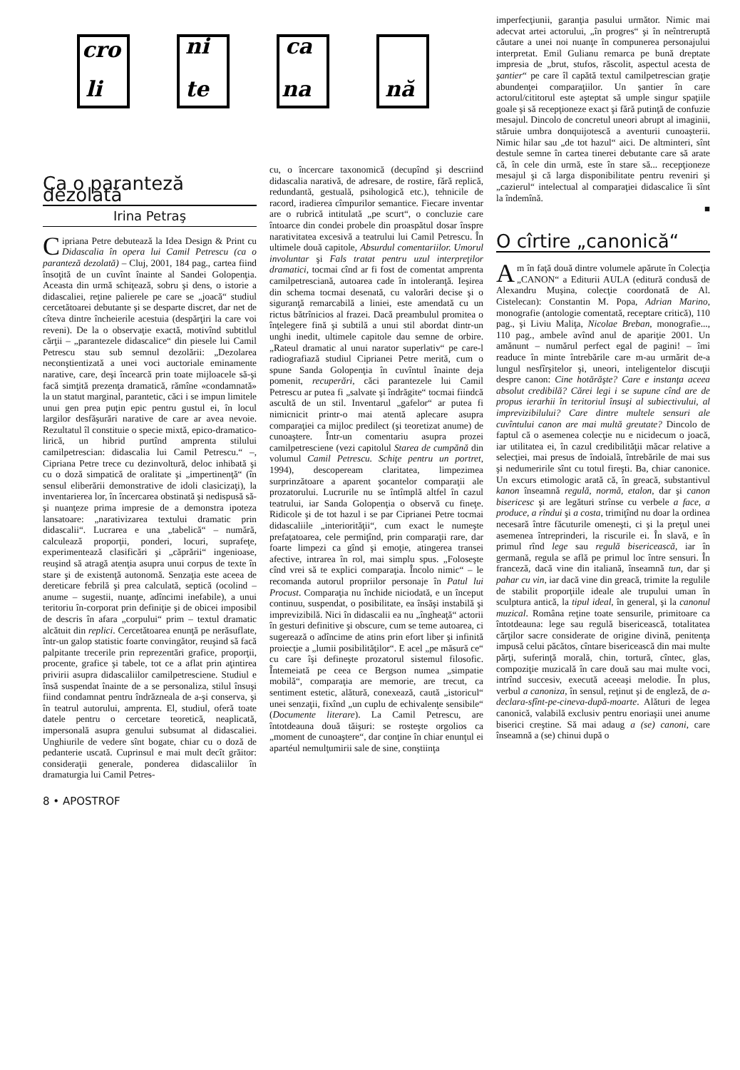cro
li
ni
te
ca
na
nă
Ca o paranteză dezolată
Irina Petraş
Cipriana Petre debutează la Idea Design & Print cu Didascalia în opera lui Camil Petrescu (ca o paranteză dezolată) – Cluj, 2001, 184 pag., cartea fiind însoţită de un cuvînt înainte al Sandei Golopenţia. Aceasta din urmă schiţează, sobru şi dens, o istorie a didascaliei, reţine palierele pe care se „joacă“ studiul cercetătoarei debutante şi se desparte discret, dar net de cîteva dintre încheierile acestuia (despărţiri la care voi reveni). De la o observaţie exactă, motivînd subtitlul cărţii – „parantezele didascalice“ din piesele lui Camil Petrescu stau sub semnul dezolării: „Dezolarea neconştientizată a unei voci auctoriale eminamente narative, care, deşi încearcă prin toate mijloacele să-şi facă simţită prezenţa dramatică, rămîne «condamnată» la un statut marginal, parantetic, căci i se impun limitele unui gen prea puţin epic pentru gustul ei, în locul largilor desfăşurări narative de care ar avea nevoie. Rezultatul îl constituie o specie mixtă, epico-dramatico-lirică, un hibrid purtînd amprenta stilului camilpetrescian: didascalia lui Camil Petrescu.“ –, Cipriana Petre trece cu dezinvoltură, deloc inhibată şi cu o doză simpatică de oralitate şi „impertinenţă“ (în sensul eliberării demonstrative de idoli clasicizaţi), la inventarierea lor, în încercarea obstinată şi nedispusă să-şi nuanţeze prima impresie de a demonstra ipoteza lansatoare: „narativizarea textului dramatic prin didascalii“. Lucrarea e una „tabelică“ – numără, calculează proporţii, ponderi, locuri, suprafeţe, experimentează clasificări şi „căprării“ ingenioase, reuşind să atragă atenţia asupra unui corpus de texte în stare şi de existenţă autonomă. Senzaţia este aceea de dereticare febrilă şi prea calculată, septică (ocolind – anume – sugestii, nuanţe, adîncimi inefabile), a unui teritoriu în-corporat prin definiţie şi de obicei imposibil de descris în afara „corpului“ prim – textul dramatic alcătuit din replici. Cercetătoarea enunţă pe nerăsuflate, într-un galop statistic foarte convingător, reuşind să facă palpitante trecerile prin reprezentări grafice, proporţii, procente, grafice şi tabele, tot ce a aflat prin aţintirea privirii asupra didascaliilor camilpetresciene. Studiul e însă suspendat înainte de a se personaliza, stilul însuşi fiind condamnat pentru îndrăzneala de a-şi conserva, şi în teatrul autorului, amprenta. El, studiul, oferă toate datele pentru o cercetare teoretică, neaplicată, impersonală asupra genului subsumat al didascaliei. Unghiurile de vedere sînt bogate, chiar cu o doză de pedanterie uscată. Cuprinsul e mai mult decît grăitor: consideraţii generale, ponderea didascaliilor în dramaturgia lui Camil Petres-
cu, o încercare taxonomică (decupînd şi descriind didascalia narativă, de adresare, de rostire, fără replică, redundantă, gestuală, psihologică etc.), tehnicile de racord, iradierea cîmpurilor semantice. Fiecare inventar are o rubrică intitulată „pe scurt“, o concluzie care întoarce din condei probele din proaspătul dosar înspre narativitatea excesivă a teatrului lui Camil Petrescu. În ultimele două capitole, Absurdul comentariilor. Umorul involuntar şi Fals tratat pentru uzul interpreţilor dramatici, tocmai cînd ar fi fost de comentat amprenta camilpetresciană, autoarea cade în intoleranţă. Ieşirea din schema tocmai desenată, cu valorări decise şi o siguranţă remarcabilă a liniei, este amendată cu un rictus bătrînicios al frazei. Dacă preambulul promitea o înţelegere fină şi subtilă a unui stil abordat dintr-un unghi inedit, ultimele capitole dau semne de orbire. „Rateul dramatic al unui narator superlativ“ pe care-l radiografiază studiul Ciprianei Petre merită, cum o spune Sanda Golopenţia în cuvîntul înainte deja pomenit, recuperări, căci parantezele lui Camil Petrescu ar putea fi „salvate şi îndrăgite“ tocmai fiindcă ascultă de un stil. Inventarul „gafelor“ ar putea fi nimicnicit printr-o mai atentă aplecare asupra comparaţiei ca mijloc predilect (şi teoretizat anume) de cunoaştere. Într-un comentariu asupra prozei camilpetresciene (vezi capitolul Starea de cumpănă din volumul Camil Petrescu. Schiţe pentru un portret, 1994), descopeream claritatea, limpezimea surprinzătoare a aparent şocantelor comparaţii ale prozatorului. Lucrurile nu se întîmplă altfel în cazul teatrului, iar Sanda Golopenţia o observă cu fineţe. Ridicole şi de tot hazul i se par Ciprianei Petre tocmai didascaliile „interiorităţii“, cum exact le numeşte prefaţatoarea, cele permiţînd, prin comparaţii rare, dar foarte limpezi ca gînd şi emoţie, atingerea transei afective, intrarea în rol, mai simplu spus. „Foloseşte cînd vrei să te explici comparaţia. Încolo nimic“ – le recomanda autorul propriilor personaje în Patul lui Procust. Comparaţia nu închide niciodată, e un început continuu, suspendat, o posibilitate, ea însăşi instabilă şi imprevizibilă. Nici în didascalii ea nu „îngheaţă“ actorii în gesturi definitive şi obscure, cum se teme autoarea, ci sugerează o adîncime de atins prin efort liber şi infinită proiecţie a „lumii posibilităţilor“. E acel „pe măsură ce“ cu care îşi defineşte prozatorul sistemul filosofic. Întemeiată pe ceea ce Bergson numea „simpatie mobilă“, comparaţia are memorie, are trecut, ca sentiment estetic, alătură, conexează, caută „istoricul“ unei senzaţii, fixînd „un cuplu de echivalenţe sensibile“ (Documente literare). La Camil Petrescu, are întotdeauna două tăişuri: se rosteşte orgolios ca „moment de cunoaştere“, dar conţine în chiar enunţul ei apartéul nemulţumirii sale de sine, conştiinţa
imperfecţiunii, garanţia pasului următor. Nimic mai adecvat artei actorului, „în progres“ şi în neîntreruptă căutare a unei noi nuanţe în compunerea personajului interpretat. Emil Gulianu remarca pe bună dreptate impresia de „brut, stufos, răscolit, aspectul acesta de şantier“ pe care îl capătă textul camilpetrescian graţie abundenţei comparaţiilor. Un şantier în care actorul/cititorul este aşteptat să umple singur spaţiile goale şi să recepţioneze exact şi fără putinţă de confuzie mesajul. Dincolo de concretul uneori abrupt al imaginii, stăruie umbra donquijotescă a aventurii cunoaşterii. Nimic hilar sau „de tot hazul“ aici. De altminteri, sînt destule semne în cartea tinerei debutante care să arate că, în cele din urmă, este în stare să... recepţioneze mesajul şi că larga disponibilitate pentru reveniri şi „cazierul“ intelectual al comparaţiei didascalice îi sînt la îndemînă.
■
O cîrtire „canonică“
Am în faţă două dintre volumele apărute în Colecţia „CANON“ a Editurii AULA (editură condusă de Alexandru Muşina, colecţie coordonată de Al. Cistelecan): Constantin M. Popa, Adrian Marino, monografie (antologie comentată, receptare critică), 110 pag., şi Liviu Maliţa, Nicolae Breban, monografie..., 110 pag., ambele avînd anul de apariţie 2001. Un amănunt – numărul perfect egal de pagini! – îmi readuce în minte întrebările care m-au urmărit de-a lungul nesfîrşitelor şi, uneori, inteligentelor discuţii despre canon: Cine hotărăşte? Care e instanţa aceea absolut credibilă? Cărei legi i se supune cînd are de propus ierarhii în teritoriul însuşi al subiectivului, al imprevizibilului? Care dintre multele sensuri ale cuvîntului canon are mai multă greutate? Dincolo de faptul că o asemenea colecţie nu e nicidecum o joacă, iar utilitatea ei, în cazul credibilităţii măcar relative a selecţiei, mai presus de îndoială, întrebările de mai sus şi nedumeririle sînt cu totul fireşti. Ba, chiar canonice. Un excurs etimologic arată că, în greacă, substantivul kanon înseamnă regulă, normă, etalon, dar şi canon bisericesc şi are legături strînse cu verbele a face, a produce, a rîndui şi a costa, trimiţînd nu doar la ordinea necesară între făcuturile omeneşti, ci şi la preţul unei asemenea întreprinderi, la riscurile ei. În slavă, e în primul rînd lege sau regulă bisericească, iar în germană, regula se află pe primul loc între sensuri. În franceză, dacă vine din italiană, înseamnă tun, dar şi pahar cu vin, iar dacă vine din greacă, trimite la regulile de stabilit proporţiile ideale ale trupului uman în sculptura antică, la tipul ideal, în general, şi la canonul muzical. Româna reţine toate sensurile, primitoare ca întotdeauna: lege sau regulă bisericească, totalitatea cărţilor sacre considerate de origine divină, penitenţa impusă celui păcătos, cîntare bisericească din mai multe părţi, suferinţă morală, chin, tortură, cîntec, glas, compoziţie muzicală în care două sau mai multe voci, intrînd succesiv, execută aceeaşi melodie. În plus, verbul a canoniza, în sensul, reţinut şi de engleză, de a-declara-sfînt-pe-cineva-după-moarte. Alături de legea canonică, valabilă exclusiv pentru enoriaşii unei anume biserici creştine. Să mai adaug a (se) canoni, care înseamnă a (se) chinui după o
8 • APOSTROF